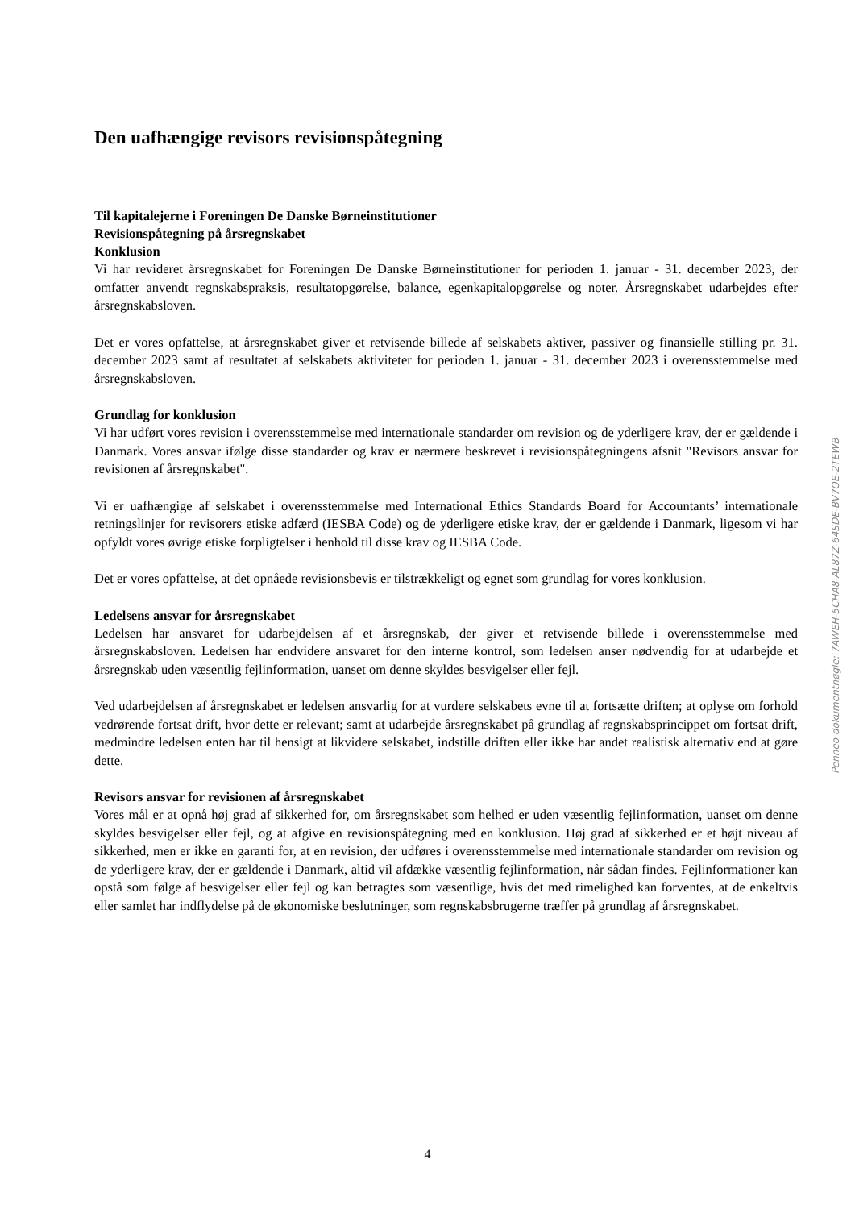Den uafhængige revisors revisionspåtegning
Til kapitalejerne i Foreningen De Danske Børneinstitutioner
Revisionspåtegning på årsregnskabet
Konklusion
Vi har revideret årsregnskabet for Foreningen De Danske Børneinstitutioner for perioden 1. januar - 31. december 2023, der omfatter anvendt regnskabspraksis, resultatopgørelse, balance, egenkapitalopgørelse og noter. Årsregnskabet udarbejdes efter årsregnskabsloven.
Det er vores opfattelse, at årsregnskabet giver et retvisende billede af selskabets aktiver, passiver og finansielle stilling pr. 31. december 2023 samt af resultatet af selskabets aktiviteter for perioden 1. januar - 31. december 2023 i overensstemmelse med årsregnskabsloven.
Grundlag for konklusion
Vi har udført vores revision i overensstemmelse med internationale standarder om revision og de yderligere krav, der er gældende i Danmark. Vores ansvar ifølge disse standarder og krav er nærmere beskrevet i revisionspåtegningens afsnit "Revisors ansvar for revisionen af årsregnskabet".
Vi er uafhængige af selskabet i overensstemmelse med International Ethics Standards Board for Accountants’ internationale retningslinjer for revisorers etiske adfærd (IESBA Code) og de yderligere etiske krav, der er gældende i Danmark, ligesom vi har opfyldt vores øvrige etiske forpligtelser i henhold til disse krav og IESBA Code.
Det er vores opfattelse, at det opnåede revisionsbevis er tilstrækkeligt og egnet som grundlag for vores konklusion.
Ledelsens ansvar for årsregnskabet
Ledelsen har ansvaret for udarbejdelsen af et årsregnskab, der giver et retvisende billede i overensstemmelse med årsregnskabsloven. Ledelsen har endvidere ansvaret for den interne kontrol, som ledelsen anser nødvendig for at udarbejde et årsregnskab uden væsentlig fejlinformation, uanset om denne skyldes besvigelser eller fejl.
Ved udarbejdelsen af årsregnskabet er ledelsen ansvarlig for at vurdere selskabets evne til at fortsætte driften; at oplyse om forhold vedrørende fortsat drift, hvor dette er relevant; samt at udarbejde årsregnskabet på grundlag af regnskabsprincippet om fortsat drift, medmindre ledelsen enten har til hensigt at likvidere selskabet, indstille driften eller ikke har andet realistisk alternativ end at gøre dette.
Revisors ansvar for revisionen af årsregnskabet
Vores mål er at opnå høj grad af sikkerhed for, om årsregnskabet som helhed er uden væsentlig fejlinformation, uanset om denne skyldes besvigelser eller fejl, og at afgive en revisionspåtegning med en konklusion. Høj grad af sikkerhed er et højt niveau af sikkerhed, men er ikke en garanti for, at en revision, der udføres i overensstemmelse med internationale standarder om revision og de yderligere krav, der er gældende i Danmark, altid vil afdække væsentlig fejlinformation, når sådan findes. Fejlinformationer kan opstå som følge af besvigelser eller fejl og kan betragtes som væsentlige, hvis det med rimelighed kan forventes, at de enkeltvis eller samlet har indflydelse på de økonomiske beslutninger, som regnskabsbrugerne træffer på grundlag af årsregnskabet.
Penneo dokumentnøgle: 7AWEH-5CHA8-AL87Z-64SDE-BV7OE-2TEWB
4